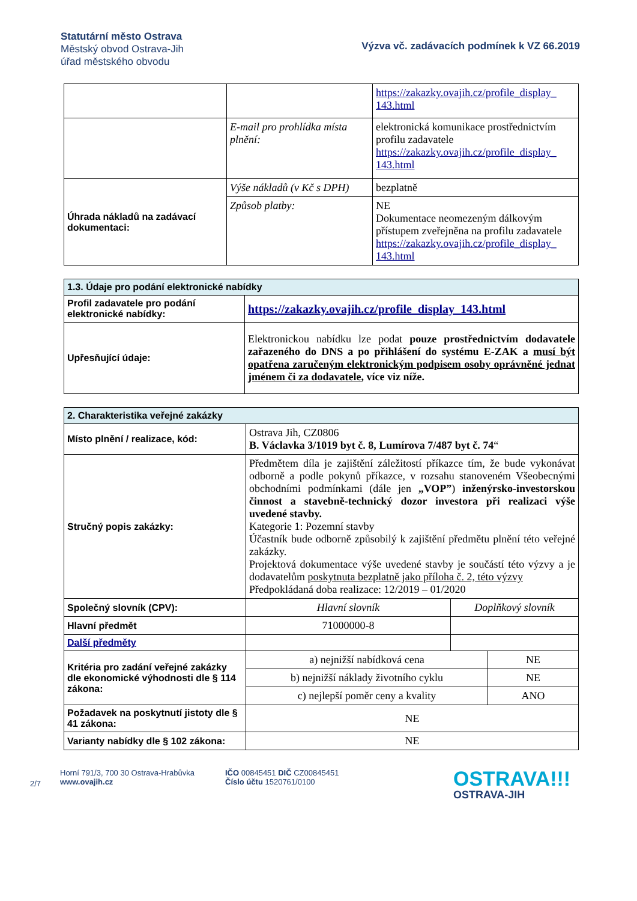Statutární město Ostrava
Městský obvod Ostrava-Jih
úřad městského obvodu
Výzva vč. zadávacích podmínek k VZ 66.2019
| | | https://zakazky.ovajih.cz/profile_display_ 143.html |
| | E-mail pro prohlídka místa plnění: | elektronická komunikace prostřednictvím profilu zadavatele https://zakazky.ovajih.cz/profile_display_ 143.html |
| Úhrada nákladů na zadávací dokumentaci: | Výše nákladů (v Kč s DPH) | bezplatně |
| | Způsob platby: | NE Dokumentace neomezeným dálkovým přístupem zveřejněna na profilu zadavatele https://zakazky.ovajih.cz/profile_display_ 143.html |
| 1.3. Údaje pro podání elektronické nabídky | |
| Profil zadavatele pro podání elektronické nabídky: | https://zakazky.ovajih.cz/profile_display_143.html |
| Upřesňující údaje: | Elektronickou nabídku lze podat pouze prostřednictvím dodavatele zařazeného do DNS a po přihlášení do systému E-ZAK a musí být opatřena zaručeným elektronickým podpisem osoby oprávněné jednat jménem či za dodavatele , více viz níže. |
| 2. Charakteristika veřejné zakázky | | |
| Místo plnění / realizace, kód: | Ostrava Jih, CZ0806 B. Václavka 3/1019 byt č. 8, Lumírova 7/487 byt č. 74 “ | |
| Stručný popis zakázky: | Předmětem díla je zajištění záležitostí příkazce tím, že bude vykonávat odborně a podle pokynů příkazce, v rozsahu stanoveném Všeobecnými obchodními podmínkami (dále jen „VOP” ) inženýrsko-investorskou činnost a stavebně-technický dozor investora při realizaci výše uvedené stavby. Kategorie 1: Pozemní stavby Účastník bude odborně způsobilý k zajištění předmětu plnění této veřejné zakázky. Projektová dokumentace výše uvedené stavby je součástí této výzvy a je dodavatelům poskytnuta bezplatně jako příloha č. 2, této výzvy Předpokládaná doba realizace: 12/2019 – 01/2020 | |
| Společný slovník (CPV): | Hlavní slovník | Doplňkový slovník |
| Hlavní předmět | 71000000-8 | |
| Další předměty | | |
| Kritéria pro zadání veřejné zakázky dle ekonomické výhodnosti dle § 114 zákona: | / a) nejnižší nabídková cena / NE / / b) nejnižší náklady životního cyklu / NE / / c) nejlepší poměr ceny a kvality / ANO / | |
| Požadavek na poskytnutí jistoty dle § 41 zákona: | NE | |
| Varianty nabídky dle § 102 zákona: | NE | |
2/7
Horní 791/3, 700 30 Ostrava-Hrabůvka
www.ovajih.cz
IČO 00845451 DIČ CZ00845451
Číslo účtu 1520761/0100
OSTRAVA!!!
OSTRAVA-JIH